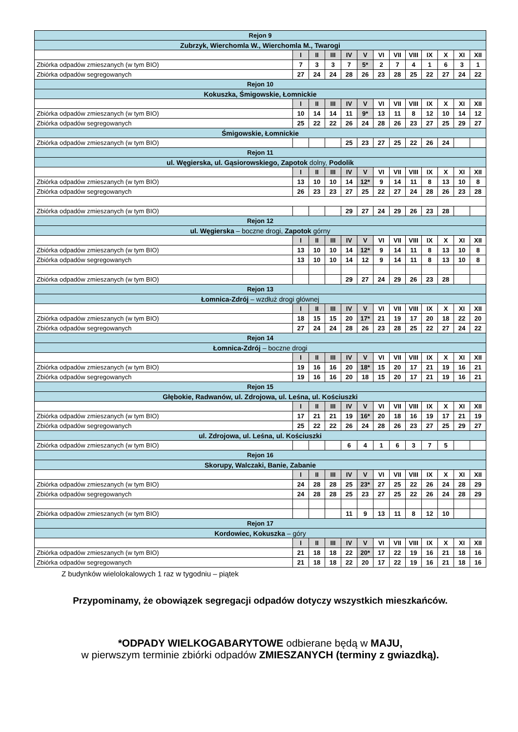| Rejon 9 | | | | | | | | | | | | |
| Zubrzyk, Wierchomla W., Wierchomla M., Twarogi | | | | | | | | | | | | |
| | I | II | III | IV | V | VI | VII | VIII | IX | X | XI | XII |
| Zbiórka odpadów zmieszanych (w tym BIO) | 7 | 3 | 3 | 7 | 5* | 2 | 7 | 4 | 1 | 6 | 3 | 1 |
| Zbiórka odpadów segregowanych | 27 | 24 | 24 | 28 | 26 | 23 | 28 | 25 | 22 | 27 | 24 | 22 |
| Rejon 10 | | | | | | | | | | | | |
| Kokuszka, Śmigowskie, Łomnickie | | | | | | | | | | | | |
| | I | II | III | IV | V | VI | VII | VIII | IX | X | XI | XII |
| Zbiórka odpadów zmieszanych (w tym BIO) | 10 | 14 | 14 | 11 | 9* | 13 | 11 | 8 | 12 | 10 | 14 | 12 |
| Zbiórka odpadów segregowanych | 25 | 22 | 22 | 26 | 24 | 28 | 26 | 23 | 27 | 25 | 29 | 27 |
| Śmigowskie, Łomnickie | | | | | | | | | | | | |
| Zbiórka odpadów zmieszanych (w tym BIO) | | | | 25 | 23 | 27 | 25 | 22 | 26 | 24 | | |
| Rejon 11 | | | | | | | | | | | | |
| ul. Węgierska, ul. Gąsiorowskiego, Zapotok dolny, Podolik | | | | | | | | | | | | |
| | I | II | III | IV | V | VI | VII | VIII | IX | X | XI | XII |
| Zbiórka odpadów zmieszanych (w tym BIO) | 13 | 10 | 10 | 14 | 12* | 9 | 14 | 11 | 8 | 13 | 10 | 8 |
| Zbiórka odpadów segregowanych | 26 | 23 | 23 | 27 | 25 | 22 | 27 | 24 | 28 | 26 | 23 | 28 |
| Zbiórka odpadów zmieszanych (w tym BIO) | | | | 29 | 27 | 24 | 29 | 26 | 23 | 28 | | |
| Rejon 12 | | | | | | | | | | | | |
| ul. Węgierska – boczne drogi, Zapotok górny | | | | | | | | | | | | |
| | I | II | III | IV | V | VI | VII | VIII | IX | X | XI | XII |
| Zbiórka odpadów zmieszanych (w tym BIO) | 13 | 10 | 10 | 14 | 12* | 9 | 14 | 11 | 8 | 13 | 10 | 8 |
| Zbiórka odpadów segregowanych | 13 | 10 | 10 | 14 | 12 | 9 | 14 | 11 | 8 | 13 | 10 | 8 |
| Zbiórka odpadów zmieszanych (w tym BIO) | | | | 29 | 27 | 24 | 29 | 26 | 23 | 28 | | |
| Rejon 13 | | | | | | | | | | | | |
| Łomnica-Zdrój – wzdłuż drogi głównej | | | | | | | | | | | | |
| | I | II | III | IV | V | VI | VII | VIII | IX | X | XI | XII |
| Zbiórka odpadów zmieszanych (w tym BIO) | 18 | 15 | 15 | 20 | 17* | 21 | 19 | 17 | 20 | 18 | 22 | 20 |
| Zbiórka odpadów segregowanych | 27 | 24 | 24 | 28 | 26 | 23 | 28 | 25 | 22 | 27 | 24 | 22 |
| Rejon 14 | | | | | | | | | | | | |
| Łomnica-Zdrój – boczne drogi | | | | | | | | | | | | |
| | I | II | III | IV | V | VI | VII | VIII | IX | X | XI | XII |
| Zbiórka odpadów zmieszanych (w tym BIO) | 19 | 16 | 16 | 20 | 18* | 15 | 20 | 17 | 21 | 19 | 16 | 21 |
| Zbiórka odpadów segregowanych | 19 | 16 | 16 | 20 | 18 | 15 | 20 | 17 | 21 | 19 | 16 | 21 |
| Rejon 15 | | | | | | | | | | | | |
| Głębokie, Radwanów, ul. Zdrojowa, ul. Leśna, ul. Kościuszki | | | | | | | | | | | | |
| | I | II | III | IV | V | VI | VII | VIII | IX | X | XI | XII |
| Zbiórka odpadów zmieszanych (w tym BIO) | 17 | 21 | 21 | 19 | 16* | 20 | 18 | 16 | 19 | 17 | 21 | 19 |
| Zbiórka odpadów segregowanych | 25 | 22 | 22 | 26 | 24 | 28 | 26 | 23 | 27 | 25 | 29 | 27 |
| ul. Zdrojowa, ul. Leśna, ul. Kościuszki | | | | | | | | | | | | |
| Zbiórka odpadów zmieszanych (w tym BIO) | | | | 6 | 4 | 1 | 6 | 3 | 7 | 5 | | |
| Rejon 16 | | | | | | | | | | | | |
| Skorupy, Walczaki, Banie, Zabanie | | | | | | | | | | | | |
| | I | II | III | IV | V | VI | VII | VIII | IX | X | XI | XII |
| Zbiórka odpadów zmieszanych (w tym BIO) | 24 | 28 | 28 | 25 | 23* | 27 | 25 | 22 | 26 | 24 | 28 | 29 |
| Zbiórka odpadów segregowanych | 24 | 28 | 28 | 25 | 23 | 27 | 25 | 22 | 26 | 24 | 28 | 29 |
| Zbiórka odpadów zmieszanych (w tym BIO) | | | | 11 | 9 | 13 | 11 | 8 | 12 | 10 | | |
| Rejon 17 | | | | | | | | | | | | |
| Kordowiec, Kokuszka – góry | | | | | | | | | | | | |
| | I | II | III | IV | V | VI | VII | VIII | IX | X | XI | XII |
| Zbiórka odpadów zmieszanych (w tym BIO) | 21 | 18 | 18 | 22 | 20* | 17 | 22 | 19 | 16 | 21 | 18 | 16 |
| Zbiórka odpadów segregowanych | 21 | 18 | 18 | 22 | 20 | 17 | 22 | 19 | 16 | 21 | 18 | 16 |
Z budynków wielolokalowych 1 raz w tygodniu – piątek
Przypominamy, że obowiązek segregacji odpadów dotyczy wszystkich mieszkańców.
*ODPADY WIELKOGABARYTOWE odbierane będą w MAJU,
w pierwszym terminie zbiórki odpadów ZMIESZANYCH (terminy z gwiazdką).